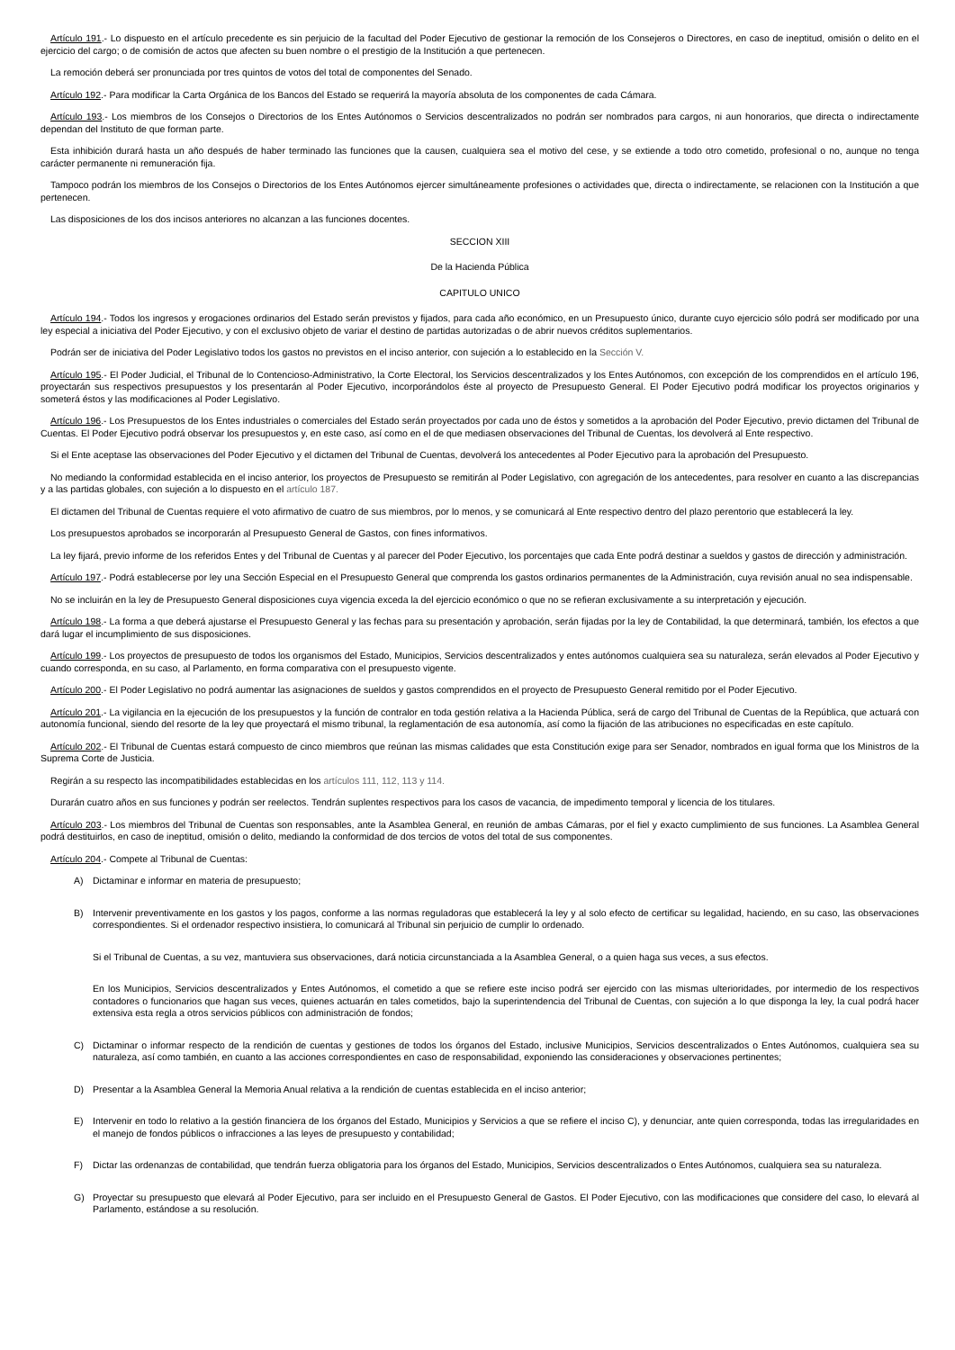Artículo 191.- Lo dispuesto en el artículo precedente es sin perjuicio de la facultad del Poder Ejecutivo de gestionar la remoción de los Consejeros o Directores, en caso de ineptitud, omisión o delito en el ejercicio del cargo; o de comisión de actos que afecten su buen nombre o el prestigio de la Institución a que pertenecen.
La remoción deberá ser pronunciada por tres quintos de votos del total de componentes del Senado.
Artículo 192.- Para modificar la Carta Orgánica de los Bancos del Estado se requerirá la mayoría absoluta de los componentes de cada Cámara.
Artículo 193.- Los miembros de los Consejos o Directorios de los Entes Autónomos o Servicios descentralizados no podrán ser nombrados para cargos, ni aun honorarios, que directa o indirectamente dependan del Instituto de que forman parte.
Esta inhibición durará hasta un año después de haber terminado las funciones que la causen, cualquiera sea el motivo del cese, y se extiende a todo otro cometido, profesional o no, aunque no tenga carácter permanente ni remuneración fija.
Tampoco podrán los miembros de los Consejos o Directorios de los Entes Autónomos ejercer simultáneamente profesiones o actividades que, directa o indirectamente, se relacionen con la Institución a que pertenecen.
Las disposiciones de los dos incisos anteriores no alcanzan a las funciones docentes.
SECCION XIII
De la Hacienda Pública
CAPITULO UNICO
Artículo 194.- Todos los ingresos y erogaciones ordinarios del Estado serán previstos y fijados, para cada año económico, en un Presupuesto único, durante cuyo ejercicio sólo podrá ser modificado por una ley especial a iniciativa del Poder Ejecutivo, y con el exclusivo objeto de variar el destino de partidas autorizadas o de abrir nuevos créditos suplementarios.
Podrán ser de iniciativa del Poder Legislativo todos los gastos no previstos en el inciso anterior, con sujeción a lo establecido en la Sección V.
Artículo 195.- El Poder Judicial, el Tribunal de lo Contencioso-Administrativo, la Corte Electoral, los Servicios descentralizados y los Entes Autónomos, con excepción de los comprendidos en el artículo 196, proyectarán sus respectivos presupuestos y los presentarán al Poder Ejecutivo, incorporándolos éste al proyecto de Presupuesto General. El Poder Ejecutivo podrá modificar los proyectos originarios y someterá éstos y las modificaciones al Poder Legislativo.
Artículo 196.- Los Presupuestos de los Entes industriales o comerciales del Estado serán proyectados por cada uno de éstos y sometidos a la aprobación del Poder Ejecutivo, previo dictamen del Tribunal de Cuentas. El Poder Ejecutivo podrá observar los presupuestos y, en este caso, así como en el de que mediasen observaciones del Tribunal de Cuentas, los devolverá al Ente respectivo.
Si el Ente aceptase las observaciones del Poder Ejecutivo y el dictamen del Tribunal de Cuentas, devolverá los antecedentes al Poder Ejecutivo para la aprobación del Presupuesto.
No mediando la conformidad establecida en el inciso anterior, los proyectos de Presupuesto se remitirán al Poder Legislativo, con agregación de los antecedentes, para resolver en cuanto a las discrepancias y a las partidas globales, con sujeción a lo dispuesto en el artículo 187.
El dictamen del Tribunal de Cuentas requiere el voto afirmativo de cuatro de sus miembros, por lo menos, y se comunicará al Ente respectivo dentro del plazo perentorio que establecerá la ley.
Los presupuestos aprobados se incorporarán al Presupuesto General de Gastos, con fines informativos.
La ley fijará, previo informe de los referidos Entes y del Tribunal de Cuentas y al parecer del Poder Ejecutivo, los porcentajes que cada Ente podrá destinar a sueldos y gastos de dirección y administración.
Artículo 197.- Podrá establecerse por ley una Sección Especial en el Presupuesto General que comprenda los gastos ordinarios permanentes de la Administración, cuya revisión anual no sea indispensable.
No se incluirán en la ley de Presupuesto General disposiciones cuya vigencia exceda la del ejercicio económico o que no se refieran exclusivamente a su interpretación y ejecución.
Artículo 198.- La forma a que deberá ajustarse el Presupuesto General y las fechas para su presentación y aprobación, serán fijadas por la ley de Contabilidad, la que determinará, también, los efectos a que dará lugar el incumplimiento de sus disposiciones.
Artículo 199.- Los proyectos de presupuesto de todos los organismos del Estado, Municipios, Servicios descentralizados y entes autónomos cualquiera sea su naturaleza, serán elevados al Poder Ejecutivo y cuando corresponda, en su caso, al Parlamento, en forma comparativa con el presupuesto vigente.
Artículo 200.- El Poder Legislativo no podrá aumentar las asignaciones de sueldos y gastos comprendidos en el proyecto de Presupuesto General remitido por el Poder Ejecutivo.
Artículo 201.- La vigilancia en la ejecución de los presupuestos y la función de contralor en toda gestión relativa a la Hacienda Pública, será de cargo del Tribunal de Cuentas de la República, que actuará con autonomía funcional, siendo del resorte de la ley que proyectará el mismo tribunal, la reglamentación de esa autonomía, así como la fijación de las atribuciones no especificadas en este capítulo.
Artículo 202.- El Tribunal de Cuentas estará compuesto de cinco miembros que reúnan las mismas calidades que esta Constitución exige para ser Senador, nombrados en igual forma que los Ministros de la Suprema Corte de Justicia.
Regirán a su respecto las incompatibilidades establecidas en los artículos 111, 112, 113 y 114.
Durarán cuatro años en sus funciones y podrán ser reelectos. Tendrán suplentes respectivos para los casos de vacancia, de impedimento temporal y licencia de los titulares.
Artículo 203.- Los miembros del Tribunal de Cuentas son responsables, ante la Asamblea General, en reunión de ambas Cámaras, por el fiel y exacto cumplimiento de sus funciones. La Asamblea General podrá destituirlos, en caso de ineptitud, omisión o delito, mediando la conformidad de dos tercios de votos del total de sus componentes.
Artículo 204.- Compete al Tribunal de Cuentas:
A) Dictaminar e informar en materia de presupuesto;
B) Intervenir preventivamente en los gastos y los pagos, conforme a las normas reguladoras que establecerá la ley y al solo efecto de certificar su legalidad, haciendo, en su caso, las observaciones correspondientes. Si el ordenador respectivo insistiera, lo comunicará al Tribunal sin perjuicio de cumplir lo ordenado.
Si el Tribunal de Cuentas, a su vez, mantuviera sus observaciones, dará noticia circunstanciada a la Asamblea General, o a quien haga sus veces, a sus efectos.
En los Municipios, Servicios descentralizados y Entes Autónomos, el cometido a que se refiere este inciso podrá ser ejercido con las mismas ulterioridades, por intermedio de los respectivos contadores o funcionarios que hagan sus veces, quienes actuarán en tales cometidos, bajo la superintendencia del Tribunal de Cuentas, con sujeción a lo que disponga la ley, la cual podrá hacer extensiva esta regla a otros servicios públicos con administración de fondos;
C) Dictaminar o informar respecto de la rendición de cuentas y gestiones de todos los órganos del Estado, inclusive Municipios, Servicios descentralizados o Entes Autónomos, cualquiera sea su naturaleza, así como también, en cuanto a las acciones correspondientes en caso de responsabilidad, exponiendo las consideraciones y observaciones pertinentes;
D) Presentar a la Asamblea General la Memoria Anual relativa a la rendición de cuentas establecida en el inciso anterior;
E) Intervenir en todo lo relativo a la gestión financiera de los órganos del Estado, Municipios y Servicios a que se refiere el inciso C), y denunciar, ante quien corresponda, todas las irregularidades en el manejo de fondos públicos o infracciones a las leyes de presupuesto y contabilidad;
F) Dictar las ordenanzas de contabilidad, que tendrán fuerza obligatoria para los órganos del Estado, Municipios, Servicios descentralizados o Entes Autónomos, cualquiera sea su naturaleza.
G) Proyectar su presupuesto que elevará al Poder Ejecutivo, para ser incluido en el Presupuesto General de Gastos. El Poder Ejecutivo, con las modificaciones que considere del caso, lo elevará al Parlamento, estándose a su resolución.